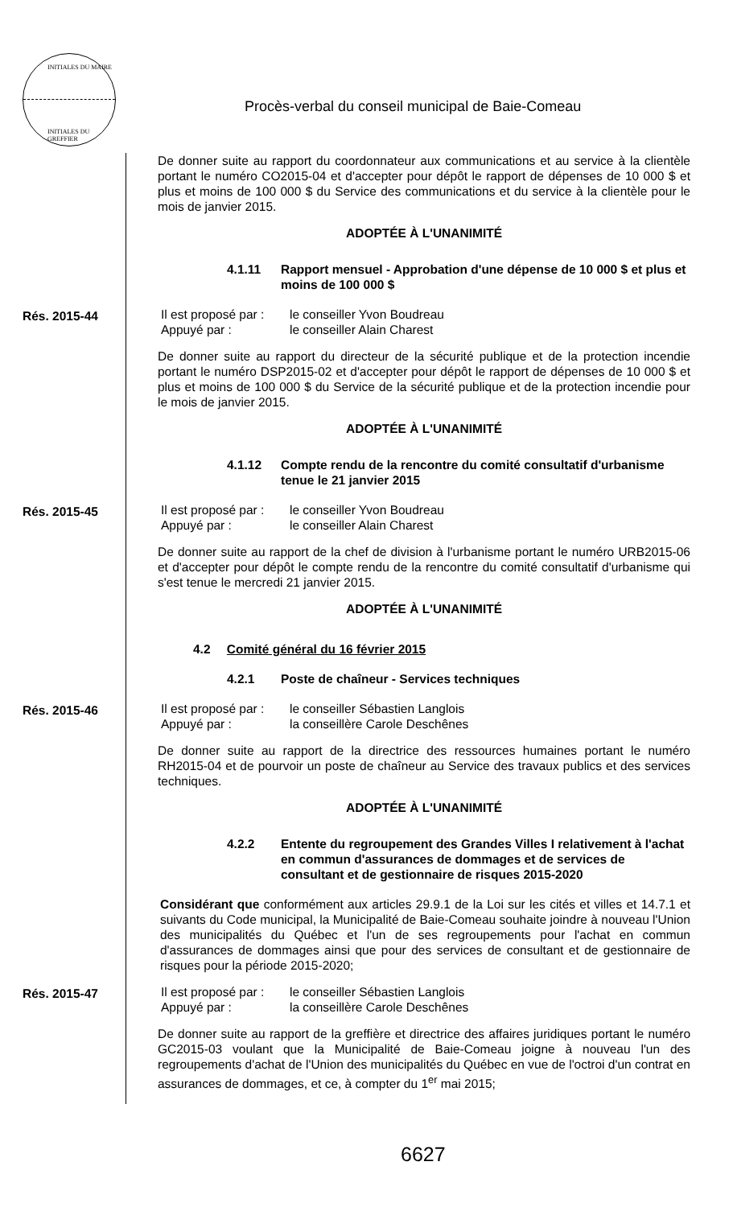INITIALES DU MAIRE
INITIALES DU GREFFIER
Procès-verbal du conseil municipal de Baie-Comeau
De donner suite au rapport du coordonnateur aux communications et au service à la clientèle portant le numéro CO2015-04 et d'accepter pour dépôt le rapport de dépenses de 10 000 $ et plus et moins de 100 000 $ du Service des communications et du service à la clientèle pour le mois de janvier 2015.
ADOPTÉE À L'UNANIMITÉ
4.1.11 Rapport mensuel - Approbation d'une dépense de 10 000 $ et plus et moins de 100 000 $
Rés. 2015-44
Il est proposé par : le conseiller Yvon Boudreau
Appuyé par : le conseiller Alain Charest
De donner suite au rapport du directeur de la sécurité publique et de la protection incendie portant le numéro DSP2015-02 et d'accepter pour dépôt le rapport de dépenses de 10 000 $ et plus et moins de 100 000 $ du Service de la sécurité publique et de la protection incendie pour le mois de janvier 2015.
ADOPTÉE À L'UNANIMITÉ
4.1.12 Compte rendu de la rencontre du comité consultatif d'urbanisme tenue le 21 janvier 2015
Rés. 2015-45
Il est proposé par : le conseiller Yvon Boudreau
Appuyé par : le conseiller Alain Charest
De donner suite au rapport de la chef de division à l'urbanisme portant le numéro URB2015-06 et d'accepter pour dépôt le compte rendu de la rencontre du comité consultatif d'urbanisme qui s'est tenue le mercredi 21 janvier 2015.
ADOPTÉE À L'UNANIMITÉ
4.2 Comité général du 16 février 2015
4.2.1 Poste de chaîneur - Services techniques
Rés. 2015-46
Il est proposé par : le conseiller Sébastien Langlois
Appuyé par : la conseillère Carole Deschênes
De donner suite au rapport de la directrice des ressources humaines portant le numéro RH2015-04 et de pourvoir un poste de chaîneur au Service des travaux publics et des services techniques.
ADOPTÉE À L'UNANIMITÉ
4.2.2 Entente du regroupement des Grandes Villes I relativement à l'achat en commun d'assurances de dommages et de services de consultant et de gestionnaire de risques 2015-2020
Considérant que conformément aux articles 29.9.1 de la Loi sur les cités et villes et 14.7.1 et suivants du Code municipal, la Municipalité de Baie-Comeau souhaite joindre à nouveau l'Union des municipalités du Québec et l'un de ses regroupements pour l'achat en commun d'assurances de dommages ainsi que pour des services de consultant et de gestionnaire de risques pour la période 2015-2020;
Rés. 2015-47
Il est proposé par : le conseiller Sébastien Langlois
Appuyé par : la conseillère Carole Deschênes
De donner suite au rapport de la greffière et directrice des affaires juridiques portant le numéro GC2015-03 voulant que la Municipalité de Baie-Comeau joigne à nouveau l'un des regroupements d'achat de l'Union des municipalités du Québec en vue de l'octroi d'un contrat en assurances de dommages, et ce, à compter du 1<sup>er</sup> mai 2015;
6627